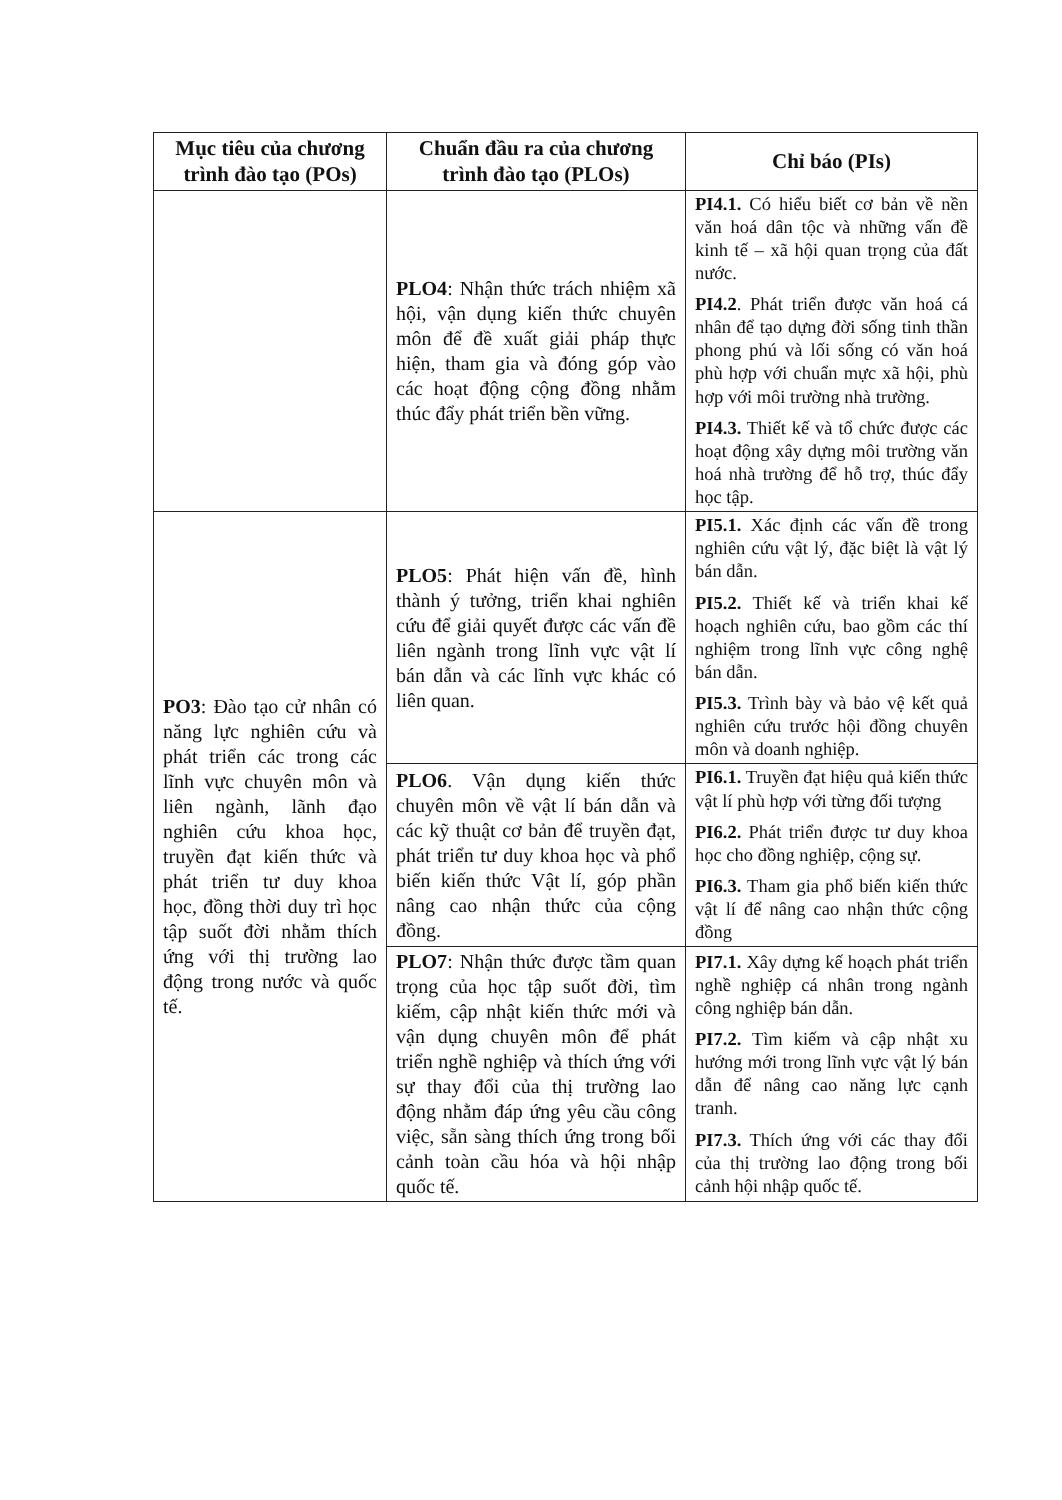| Mục tiêu của chương trình đào tạo (POs) | Chuẩn đầu ra của chương trình đào tạo (PLOs) | Chỉ báo (PIs) |
| --- | --- | --- |
| | PLO4 : Nhận thức trách nhiệm xã hội, vận dụng kiến thức chuyên môn để đề xuất giải pháp thực hiện, tham gia và đóng góp vào các hoạt động cộng đồng nhằm thúc đẩy phát triển bền vững. | PI4.1. Có hiểu biết cơ bản về nền văn hoá dân tộc và những vấn đề kinh tế – xã hội quan trọng của đất nước. PI4.2 . Phát triển được văn hoá cá nhân để tạo dựng đời sống tinh thần phong phú và lối sống có văn hoá phù hợp với chuẩn mực xã hội, phù hợp với môi trường nhà trường. PI4.3. Thiết kế và tổ chức được các hoạt động xây dựng môi trường văn hoá nhà trường để hỗ trợ, thúc đẩy học tập. |
| PO3 : Đào tạo cử nhân có năng lực nghiên cứu và phát triển các trong các lĩnh vực chuyên môn và liên ngành, lãnh đạo nghiên cứu khoa học, truyền đạt kiến thức và phát triển tư duy khoa học, đồng thời duy trì học tập suốt đời nhằm thích ứng với thị trường lao động trong nước và quốc tế. | PLO5 : Phát hiện vấn đề, hình thành ý tưởng, triển khai nghiên cứu để giải quyết được các vấn đề liên ngành trong lĩnh vực vật lí bán dẫn và các lĩnh vực khác có liên quan. | PI5.1. Xác định các vấn đề trong nghiên cứu vật lý, đặc biệt là vật lý bán dẫn. PI5.2. Thiết kế và triển khai kế hoạch nghiên cứu, bao gồm các thí nghiệm trong lĩnh vực công nghệ bán dẫn. PI5.3. Trình bày và bảo vệ kết quả nghiên cứu trước hội đồng chuyên môn và doanh nghiệp. |
| | PLO6 . Vận dụng kiến thức chuyên môn về vật lí bán dẫn và các kỹ thuật cơ bản để truyền đạt, phát triển tư duy khoa học và phổ biến kiến thức Vật lí, góp phần nâng cao nhận thức của cộng đồng. | PI6.1. Truyền đạt hiệu quả kiến thức vật lí phù hợp với từng đối tượng PI6.2. Phát triển được tư duy khoa học cho đồng nghiệp, cộng sự. PI6.3. Tham gia phổ biến kiến thức vật lí để nâng cao nhận thức cộng đồng |
| | PLO7 : Nhận thức được tầm quan trọng của học tập suốt đời, tìm kiếm, cập nhật kiến thức mới và vận dụng chuyên môn để phát triển nghề nghiệp và thích ứng với sự thay đổi của thị trường lao động nhằm đáp ứng yêu cầu công việc, sẵn sàng thích ứng trong bối cảnh toàn cầu hóa và hội nhập quốc tế. | PI7.1. Xây dựng kế hoạch phát triển nghề nghiệp cá nhân trong ngành công nghiệp bán dẫn. PI7.2. Tìm kiếm và cập nhật xu hướng mới trong lĩnh vực vật lý bán dẫn để nâng cao năng lực cạnh tranh. PI7.3. Thích ứng với các thay đổi của thị trường lao động trong bối cảnh hội nhập quốc tế. |